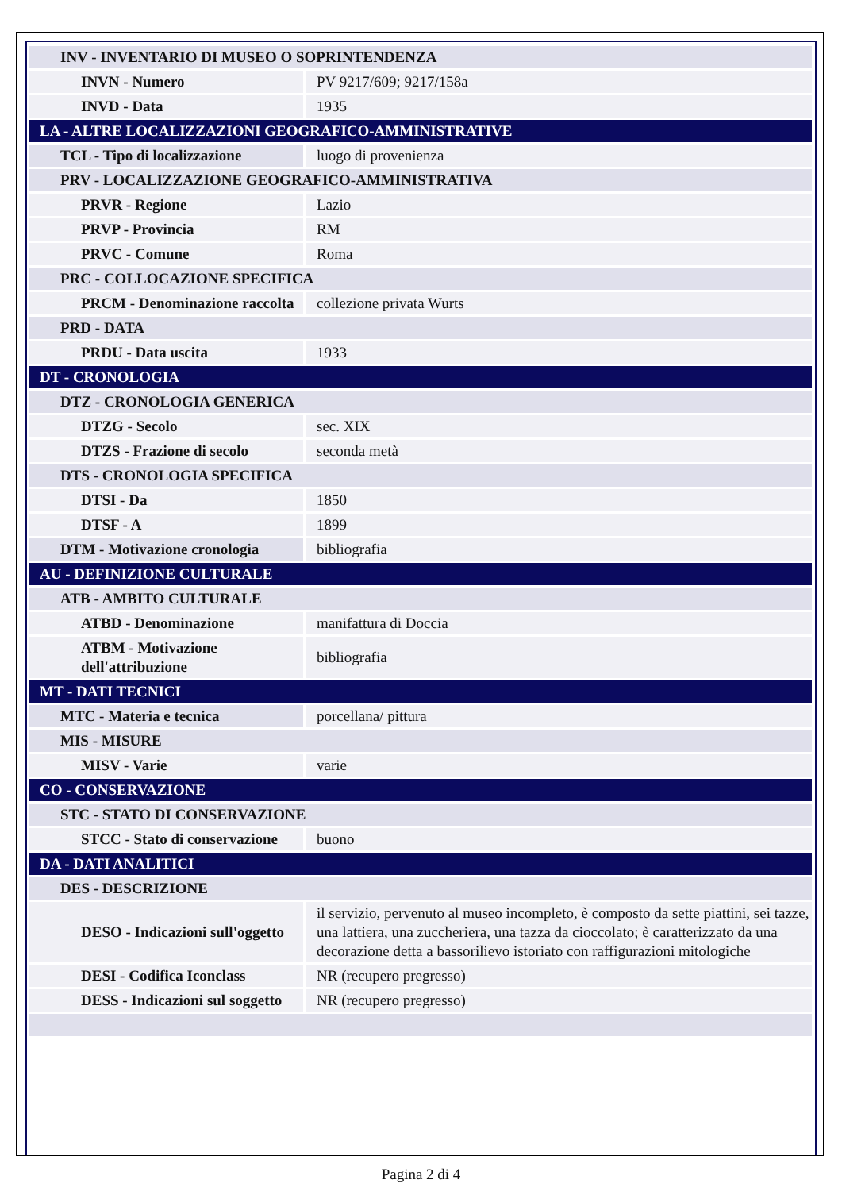| INV - INVENTARIO DI MUSEO O SOPRINTENDENZA | |
| INVN - Numero | PV 9217/609; 9217/158a |
| INVD - Data | 1935 |
| LA - ALTRE LOCALIZZAZIONI GEOGRAFICO-AMMINISTRATIVE | |
| TCL - Tipo di localizzazione | luogo di provenienza |
| PRV - LOCALIZZAZIONE GEOGRAFICO-AMMINISTRATIVA | |
| PRVR - Regione | Lazio |
| PRVP - Provincia | RM |
| PRVC - Comune | Roma |
| PRC - COLLOCAZIONE SPECIFICA | |
| PRCM - Denominazione raccolta | collezione privata Wurts |
| PRD - DATA | |
| PRDU - Data uscita | 1933 |
| DT - CRONOLOGIA | |
| DTZ - CRONOLOGIA GENERICA | |
| DTZG - Secolo | sec. XIX |
| DTZS - Frazione di secolo | seconda metà |
| DTS - CRONOLOGIA SPECIFICA | |
| DTSI - Da | 1850 |
| DTSF - A | 1899 |
| DTM - Motivazione cronologia | bibliografia |
| AU - DEFINIZIONE CULTURALE | |
| ATB - AMBITO CULTURALE | |
| ATBD - Denominazione | manifattura di Doccia |
| ATBM - Motivazione dell'attribuzione | bibliografia |
| MT - DATI TECNICI | |
| MTC - Materia e tecnica | porcellana/ pittura |
| MIS - MISURE | |
| MISV - Varie | varie |
| CO - CONSERVAZIONE | |
| STC - STATO DI CONSERVAZIONE | |
| STCC - Stato di conservazione | buono |
| DA - DATI ANALITICI | |
| DES - DESCRIZIONE | |
| DESO - Indicazioni sull'oggetto | il servizio, pervenuto al museo incompleto, è composto da sette piattini, sei tazze, una lattiera, una zuccheriera, una tazza da cioccolato; è caratterizzato da una decorazione detta a bassorilievo istoriato con raffigurazioni mitologiche |
| DESI - Codifica Iconclass | NR (recupero pregresso) |
| DESS - Indicazioni sul soggetto | NR (recupero pregresso) |
Pagina 2 di 4